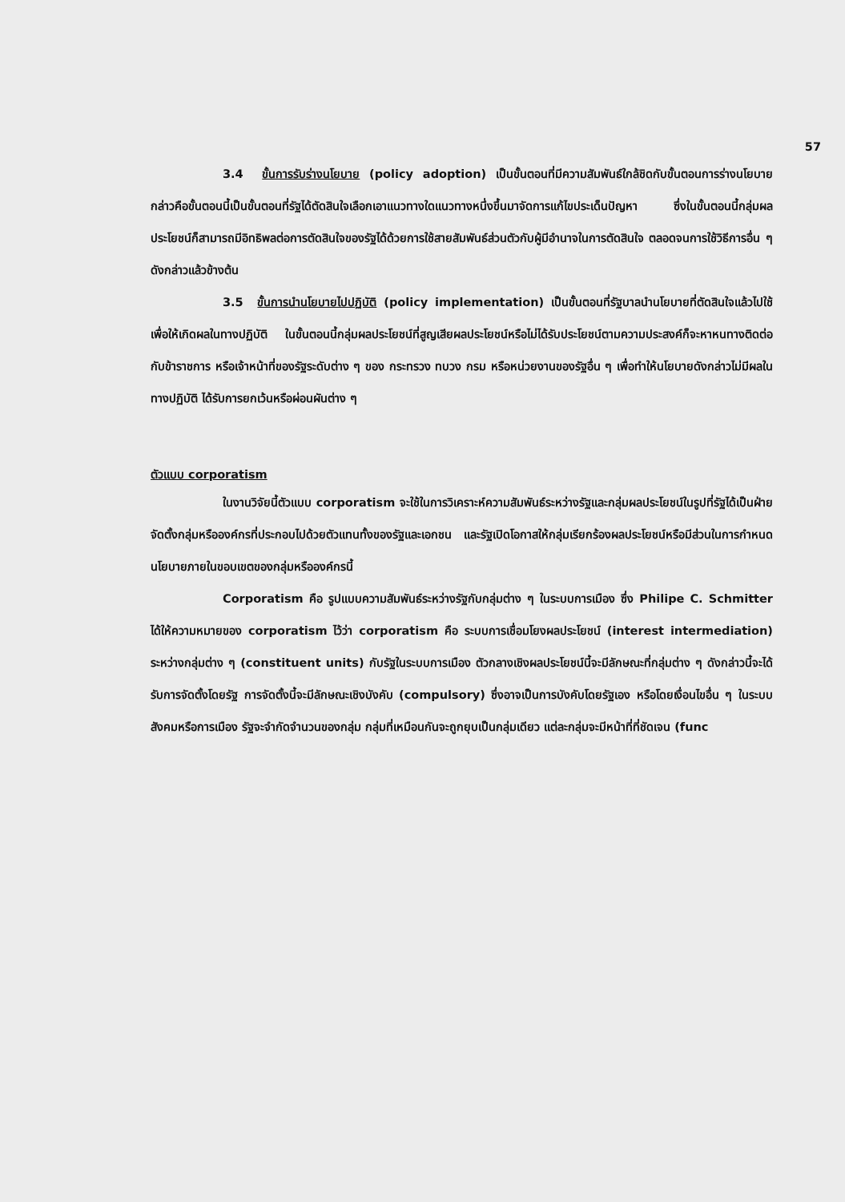57
3.4 ขั้นการรับร่างนโยบาย (policy adoption) เป็นขั้นตอนที่มีความสัมพันธ์ใกล้ชิดกับขั้นตอนการร่างนโยบาย กล่าวคือขั้นตอนนี้เป็นขั้นตอนที่รัฐได้ตัดสินใจเลือกเอาแนวทางใดแนวทางหนึ่งขึ้นมาจัดการแก้ไขประเด็นปัญหา ซึ่งในขั้นตอนนี้กลุ่มผลประโยชน์ก็สามารถมีอิทธิพลต่อการตัดสินใจของรัฐได้ด้วยการใช้สายสัมพันธ์ส่วนตัวกับผู้มีอำนาจในการตัดสินใจ ตลอดจนการใช้วิธีการอื่น ๆ ดังกล่าวแล้วข้างต้น
3.5 ขั้นการนำนโยบายไปปฏิบัติ (policy implementation) เป็นขั้นตอนที่รัฐบาลนำนโยบายที่ตัดสินใจแล้วไปใช้เพื่อให้เกิดผลในทางปฏิบัติ ในขั้นตอนนี้กลุ่มผลประโยชน์ที่สูญเสียผลประโยชน์หรือไม่ได้รับประโยชน์ตามความประสงค์ก็จะหาหนทางติดต่อกับข้าราชการ หรือเจ้าหน้าที่ของรัฐระดับต่าง ๆ ของ กระทรวง ทบวง กรม หรือหน่วยงานของรัฐอื่น ๆ เพื่อทำให้นโยบายดังกล่าวไม่มีผลในทางปฏิบัติ ได้รับการยกเว้นหรือผ่อนผันต่าง ๆ
ตัวแบบ corporatism
ในงานวิจัยนี้ตัวแบบ corporatism จะใช้ในการวิเคราะห์ความสัมพันธ์ระหว่างรัฐและกลุ่มผลประโยชน์ในรูปที่รัฐได้เป็นฝ่ายจัดตั้งกลุ่มหรือองค์กรที่ประกอบไปด้วยตัวแทนทั้งของรัฐและเอกชน และรัฐเปิดโอกาสให้กลุ่มเรียกร้องผลประโยชน์หรือมีส่วนในการกำหนดนโยบายภายในขอบเขตของกลุ่มหรือองค์กรนี้
Corporatism คือ รูปแบบความสัมพันธ์ระหว่างรัฐกับกลุ่มต่าง ๆ ในระบบการเมือง ซึ่ง Philipe C. Schmitter ได้ให้ความหมายของ corporatism ไว้ว่า corporatism คือ ระบบการเชื่อมโยงผลประโยชน์ (interest intermediation) ระหว่างกลุ่มต่าง ๆ (constituent units) กับรัฐในระบบการเมือง ตัวกลางเชิงผลประโยชน์นี้จะมีลักษณะที่กลุ่มต่าง ๆ ดังกล่าวนี้จะได้รับการจัดตั้งโดยรัฐ การจัดตั้งนี้จะมีลักษณะเชิงบังคับ (compulsory) ซึ่งอาจเป็นการบังคับโดยรัฐเอง หรือโดยเงื่อนไขอื่น ๆ ในระบบสังคมหรือการเมือง รัฐจะจำกัดจำนวนของกลุ่ม กลุ่มที่เหมือนกันจะถูกยุบเป็นกลุ่มเดียว แต่ละกลุ่มจะมีหน้าที่ที่ชัดเจน (func